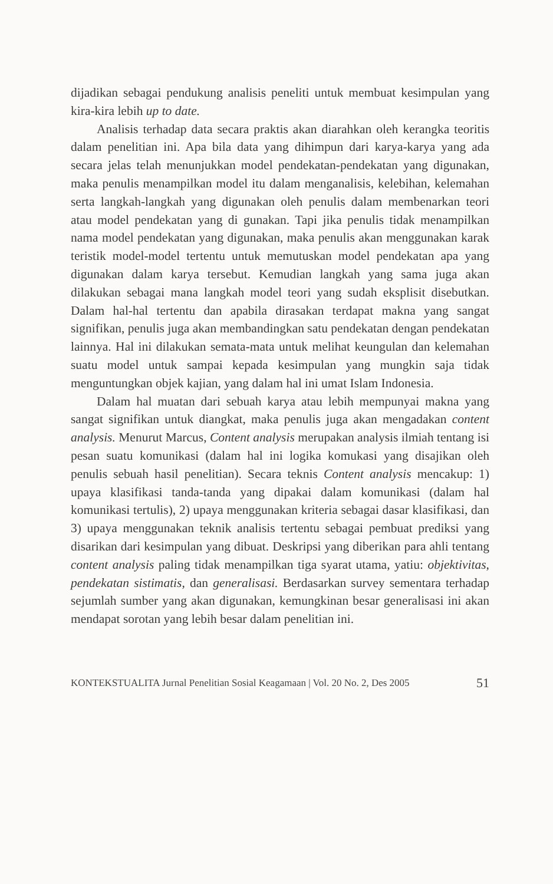dijadikan sebagai pendukung analisis peneliti untuk membuat kesimpulan yang kira-kira lebih up to date.
Analisis terhadap data secara praktis akan diarahkan oleh kerangka teoritis dalam penelitian ini. Apa bila data yang dihimpun dari karya-karya yang ada secara jelas telah menunjukkan model pendekatan-pendekatan yang digunakan, maka penulis menampilkan model itu dalam menganalisis, kelebihan, kelemahan serta langkah-langkah yang digunakan oleh penulis dalam membenarkan teori atau model pendekatan yang di gunakan. Tapi jika penulis tidak menampilkan nama model pendekatan yang digunakan, maka penulis akan menggunakan karak teristik model-model tertentu untuk memutuskan model pendekatan apa yang digunakan dalam karya tersebut. Kemudian langkah yang sama juga akan dilakukan sebagai mana langkah model teori yang sudah eksplisit disebutkan. Dalam hal-hal tertentu dan apabila dirasakan terdapat makna yang sangat signifikan, penulis juga akan membandingkan satu pendekatan dengan pendekatan lainnya. Hal ini dilakukan semata-mata untuk melihat keungulan dan kelemahan suatu model untuk sampai kepada kesimpulan yang mungkin saja tidak menguntungkan objek kajian, yang dalam hal ini umat Islam Indonesia.
Dalam hal muatan dari sebuah karya atau lebih mempunyai makna yang sangat signifikan untuk diangkat, maka penulis juga akan mengadakan content analysis. Menurut Marcus, Content analysis merupakan analysis ilmiah tentang isi pesan suatu komunikasi (dalam hal ini logika komukasi yang disajikan oleh penulis sebuah hasil penelitian). Secara teknis Content analysis mencakup: 1) upaya klasifikasi tanda-tanda yang dipakai dalam komunikasi (dalam hal komunikasi tertulis), 2) upaya menggunakan kriteria sebagai dasar klasifikasi, dan 3) upaya menggunakan teknik analisis tertentu sebagai pembuat prediksi yang disarikan dari kesimpulan yang dibuat. Deskripsi yang diberikan para ahli tentang content analysis paling tidak menampilkan tiga syarat utama, yatiu: objektivitas, pendekatan sistimatis, dan generalisasi. Berdasarkan survey sementara terhadap sejumlah sumber yang akan digunakan, kemungkinan besar generalisasi ini akan mendapat sorotan yang lebih besar dalam penelitian ini.
KONTEKSTUALITA Jurnal Penelitian Sosial Keagamaan | Vol. 20 No. 2, Des 2005 51